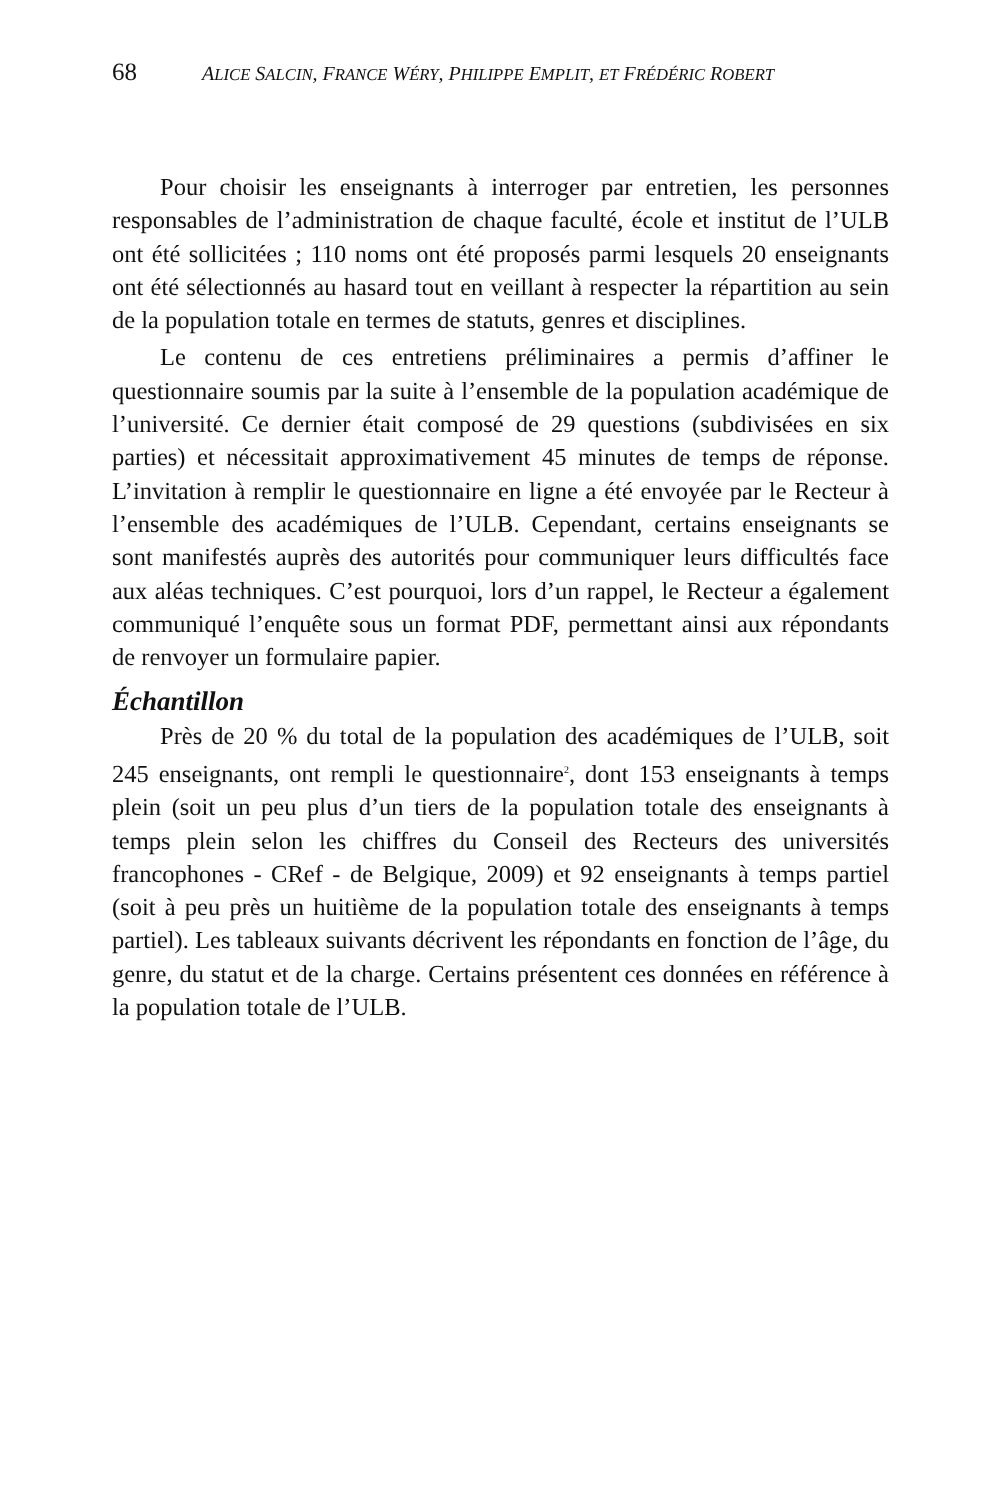68 ALICE SALCIN, FRANCE WÉRY, PHILIPPE EMPLIT, ET FRÉDÉRIC ROBERT
Pour choisir les enseignants à interroger par entretien, les personnes responsables de l’administration de chaque faculté, école et institut de l’ULB ont été sollicitées ; 110 noms ont été proposés parmi lesquels 20 enseignants ont été sélectionnés au hasard tout en veillant à respecter la répartition au sein de la population totale en termes de statuts, genres et disciplines.
Le contenu de ces entretiens préliminaires a permis d’affiner le questionnaire soumis par la suite à l’ensemble de la population académique de l’université. Ce dernier était composé de 29 questions (subdivisées en six parties) et nécessitait approximativement 45 minutes de temps de réponse. L’invitation à remplir le questionnaire en ligne a été envoyée par le Recteur à l’ensemble des académiques de l’ULB. Cependant, certains enseignants se sont manifestés auprès des autorités pour communiquer leurs difficultés face aux aléas techniques. C’est pourquoi, lors d’un rappel, le Recteur a également communiqué l’enquête sous un format PDF, permettant ainsi aux répondants de renvoyer un formulaire papier.
Échantillon
Près de 20 % du total de la population des académiques de l’ULB, soit 245 enseignants, ont rempli le questionnaire<sup>2</sup>, dont 153 enseignants à temps plein (soit un peu plus d’un tiers de la population totale des enseignants à temps plein selon les chiffres du Conseil des Recteurs des universités francophones - CRef - de Belgique, 2009) et 92 enseignants à temps partiel (soit à peu près un huitième de la population totale des enseignants à temps partiel). Les tableaux suivants décrivent les répondants en fonction de l’âge, du genre, du statut et de la charge. Certains présentent ces données en référence à la population totale de l’ULB.